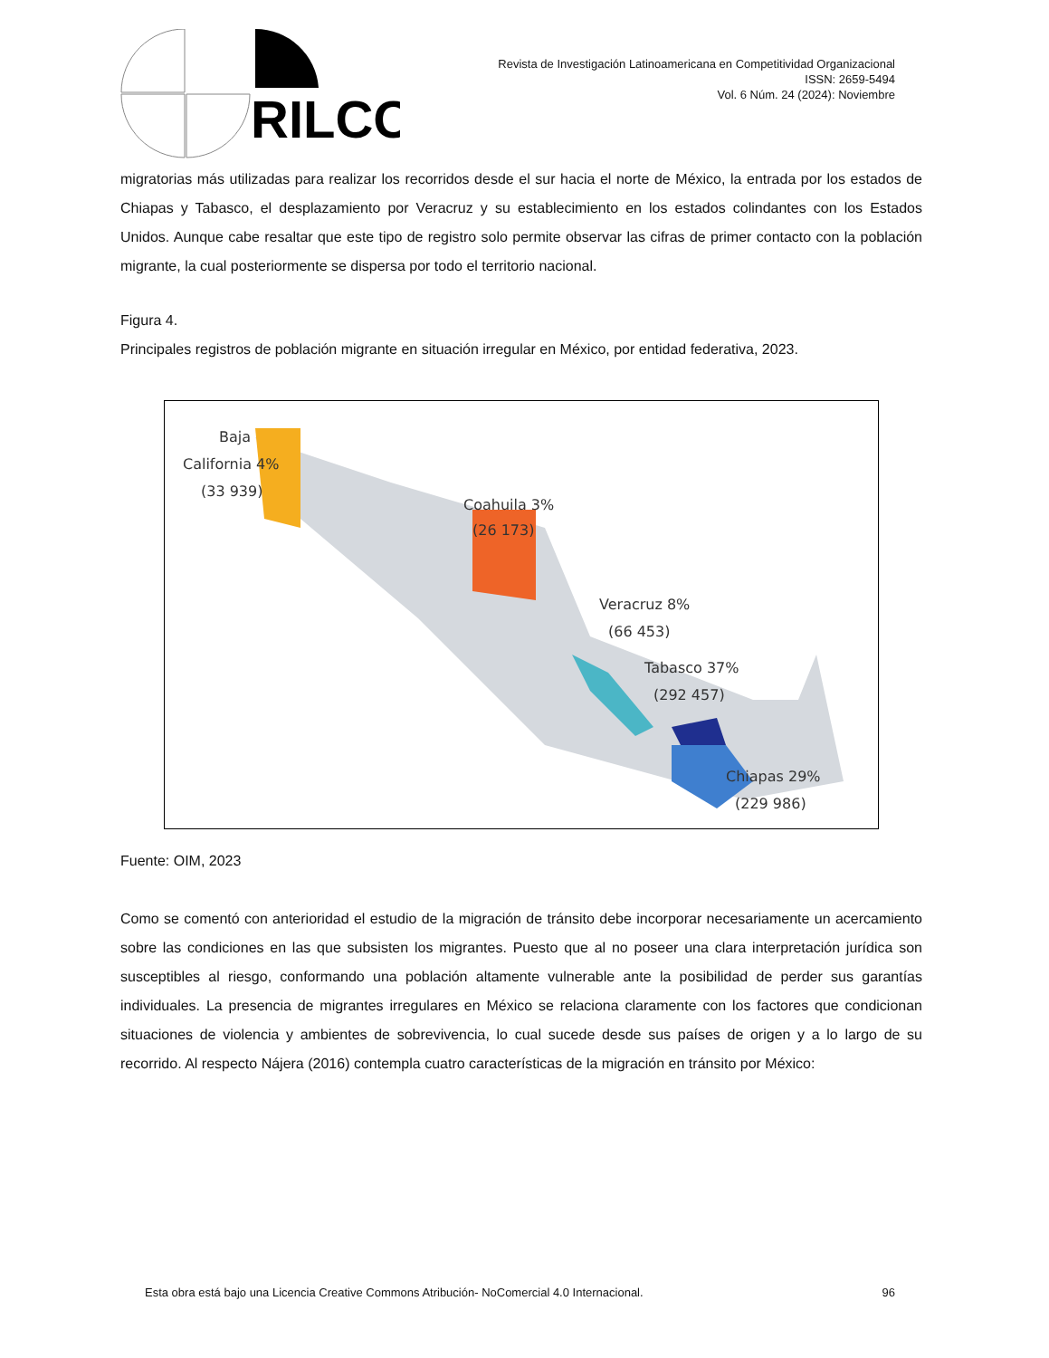RILCO
Revista de Investigación Latinoamericana en Competitividad Organizacional
ISSN: 2659-5494
Vol. 6 Núm. 24 (2024): Noviembre
migratorias más utilizadas para realizar los recorridos desde el sur hacia el norte de México, la entrada por los estados de Chiapas y Tabasco, el desplazamiento por Veracruz y su establecimiento en los estados colindantes con los Estados Unidos. Aunque cabe resaltar que este tipo de registro solo permite observar las cifras de primer contacto con la población migrante, la cual posteriormente se dispersa por todo el territorio nacional.
Figura 4.
Principales registros de población migrante en situación irregular en México, por entidad federativa, 2023.
Baja
California 4%
(33 939)
Coahuila 3%
(26 173)
Veracruz 8%
(66 453)
Tabasco 37%
(292 457)
Chiapas 29%
(229 986)
Fuente: OIM, 2023
Como se comentó con anterioridad el estudio de la migración de tránsito debe incorporar necesariamente un acercamiento sobre las condiciones en las que subsisten los migrantes. Puesto que al no poseer una clara interpretación jurídica son susceptibles al riesgo, conformando una población altamente vulnerable ante la posibilidad de perder sus garantías individuales. La presencia de migrantes irregulares en México se relaciona claramente con los factores que condicionan situaciones de violencia y ambientes de sobrevivencia, lo cual sucede desde sus países de origen y a lo largo de su recorrido. Al respecto Nájera (2016) contempla cuatro características de la migración en tránsito por México:
Esta obra está bajo una Licencia Creative Commons Atribución- NoComercial 4.0 Internacional. 96